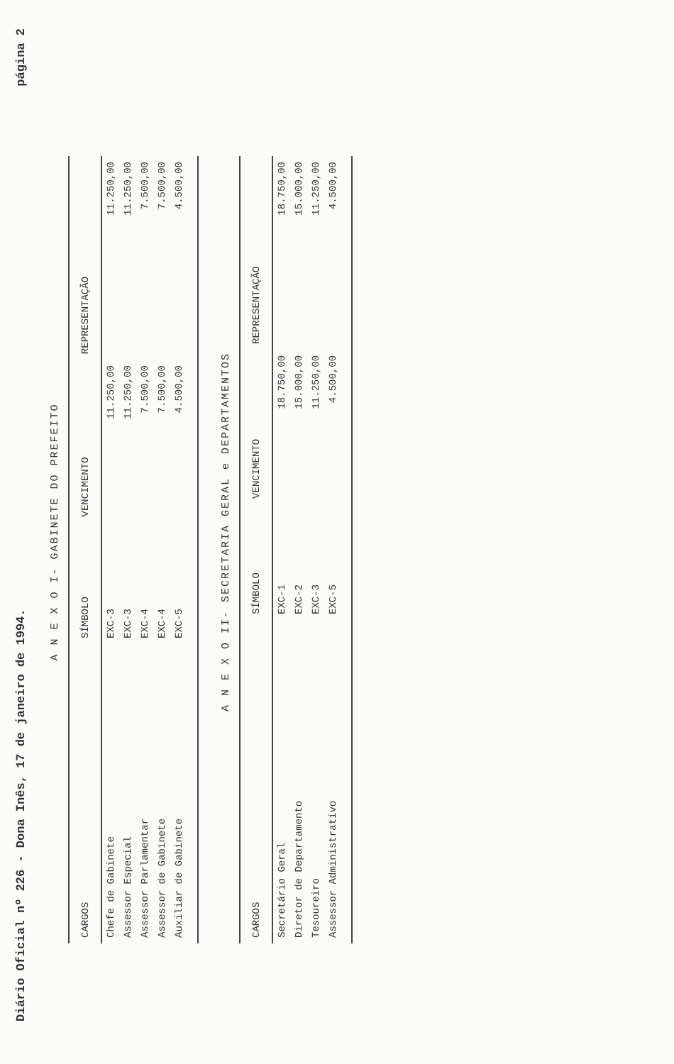Diário Oficial nº 226 - Dona Inês, 17 de janeiro de 1994. página 2
A N E X O I- GABINETE DO PREFEITO
| CARGOS | SÍMBOLO | VENCIMENTO | REPRESENTAÇÃO |
| --- | --- | --- | --- |
| Chefe de Gabinete | EXC-3 | 11.250,00 | 11.250,00 |
| Assessor Especial | EXC-3 | 11.250,00 | 11.250,00 |
| Assessor Parlamentar | EXC-4 | 7.500,00 | 7.500,00 |
| Assessor de Gabinete | EXC-4 | 7.500,00 | 7.500,00 |
| Auxiliar de Gabinete | EXC-5 | 4.500,00 | 4.500,00 |
A N E X O II- SECRETARIA GERAL e DEPARTAMENTOS
| CARGOS | SÍMBOLO | VENCIMENTO | REPRESENTAÇÃO |
| --- | --- | --- | --- |
| Secretário Geral | EXC-1 | 18.750,00 | 18.750,00 |
| Diretor de Departamento | EXC-2 | 15.000,00 | 15.000,00 |
| Tesoureiro | EXC-3 | 11.250,00 | 11.250,00 |
| Assessor Administrativo | EXC-5 | 4.500,00 | 4.500,00 |